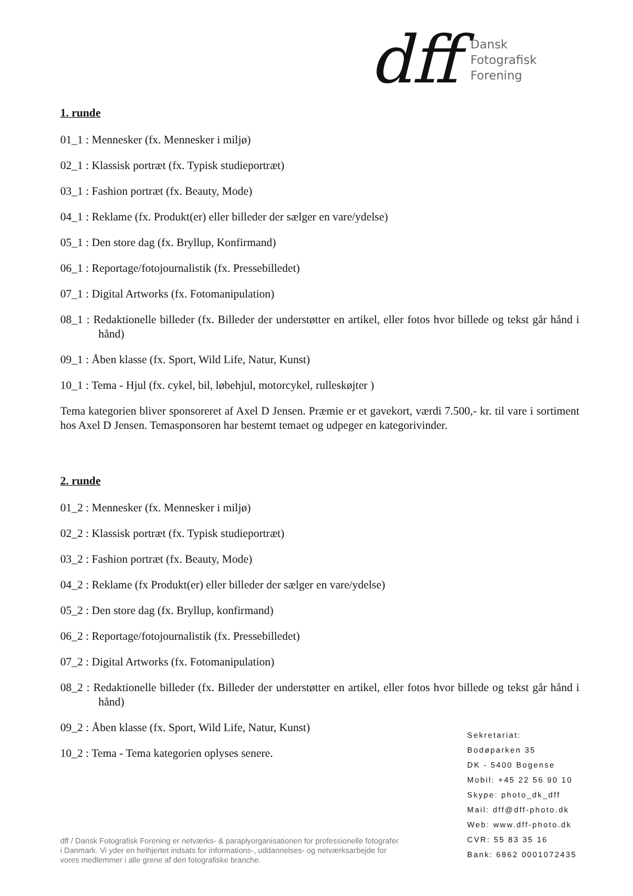dff
Dansk
Fotografisk
Forening
1. runde
01_1 : Mennesker (fx. Mennesker i miljø)
02_1 : Klassisk portræt (fx. Typisk studieportræt)
03_1 : Fashion portræt (fx. Beauty, Mode)
04_1 : Reklame (fx. Produkt(er) eller billeder der sælger en vare/ydelse)
05_1 : Den store dag (fx. Bryllup, Konfirmand)
06_1 : Reportage/fotojournalistik (fx. Pressebilledet)
07_1 : Digital Artworks (fx. Fotomanipulation)
08_1 : Redaktionelle billeder (fx. Billeder der understøtter en artikel, eller fotos hvor billede og tekst går hånd i hånd)
09_1 : Åben klasse (fx. Sport, Wild Life, Natur, Kunst)
10_1 : Tema - Hjul (fx. cykel, bil, løbehjul, motorcykel, rulleskøjter )
Tema kategorien bliver sponsoreret af Axel D Jensen. Præmie er et gavekort, værdi 7.500,- kr. til vare i sortiment hos Axel D Jensen. Temasponsoren har bestemt temaet og udpeger en kategorivinder.
2. runde
01_2 : Mennesker (fx. Mennesker i miljø)
02_2 : Klassisk portræt (fx. Typisk studieportræt)
03_2 : Fashion portræt (fx. Beauty, Mode)
04_2 : Reklame (fx Produkt(er) eller billeder der sælger en vare/ydelse)
05_2 : Den store dag (fx. Bryllup, konfirmand)
06_2 : Reportage/fotojournalistik (fx. Pressebilledet)
07_2 : Digital Artworks (fx. Fotomanipulation)
08_2 : Redaktionelle billeder (fx. Billeder der understøtter en artikel, eller fotos hvor billede og tekst går hånd i hånd)
09_2 : Åben klasse (fx. Sport, Wild Life, Natur, Kunst)
10_2 : Tema - Tema kategorien oplyses senere.
Sekretariat:
Bodøparken 35
DK - 5400 Bogense
Mobil: +45 22 56 90 10
Skype: photo_dk_dff
Mail: dff@dff-photo.dk
Web: www.dff-photo.dk
CVR: 55 83 35 16
Bank: 6862 0001072435
dff / Dansk Fotografisk Forening er netværks- & paraplyorganisationen for professionelle fotografer i Danmark. Vi yder en helhjertet indsats for informations-, uddannelses- og netværksarbejde for vores medlemmer i alle grene af den fotografiske branche.